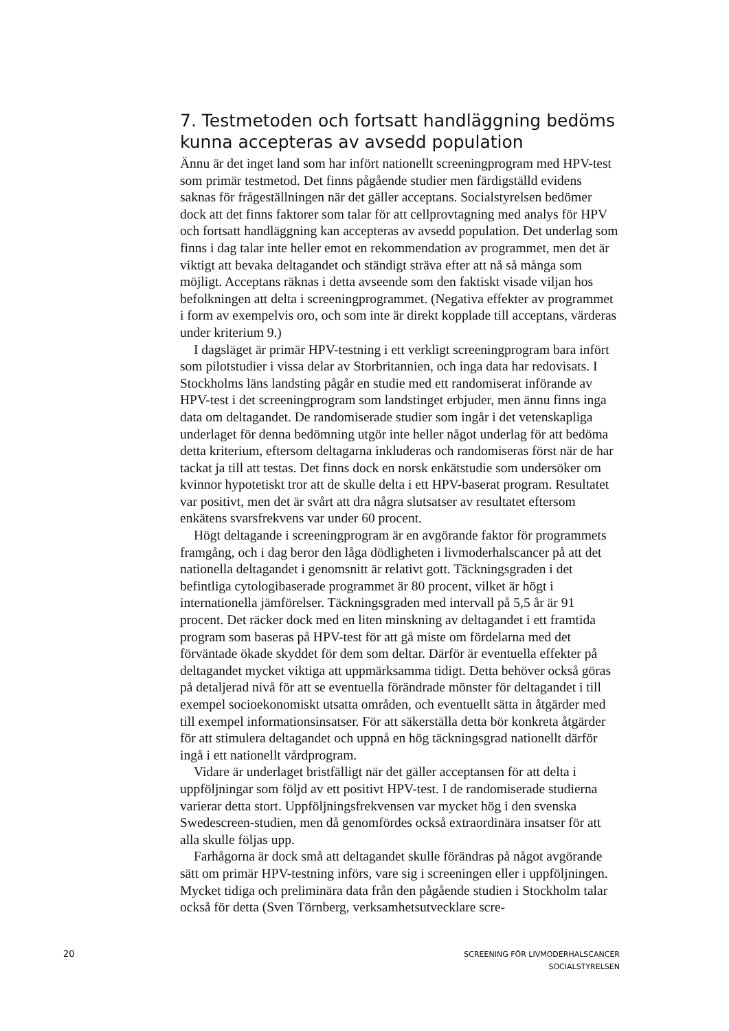7. Testmetoden och fortsatt handläggning bedöms kunna accepteras av avsedd population
Ännu är det inget land som har infört nationellt screeningprogram med HPV-test som primär testmetod. Det finns pågående studier men färdigställd evidens saknas för frågeställningen när det gäller acceptans. Socialstyrelsen bedömer dock att det finns faktorer som talar för att cellprovtagning med analys för HPV och fortsatt handläggning kan accepteras av avsedd population. Det underlag som finns i dag talar inte heller emot en rekommendation av programmet, men det är viktigt att bevaka deltagandet och ständigt sträva efter att nå så många som möjligt. Acceptans räknas i detta avseende som den faktiskt visade viljan hos befolkningen att delta i screeningprogrammet. (Negativa effekter av programmet i form av exempelvis oro, och som inte är direkt kopplade till acceptans, värderas under kriterium 9.)
I dagsläget är primär HPV-testning i ett verkligt screeningprogram bara infört som pilotstudier i vissa delar av Storbritannien, och inga data har redovisats. I Stockholms läns landsting pågår en studie med ett randomiserat införande av HPV-test i det screeningprogram som landstinget erbjuder, men ännu finns inga data om deltagandet. De randomiserade studier som ingår i det vetenskapliga underlaget för denna bedömning utgör inte heller något underlag för att bedöma detta kriterium, eftersom deltagarna inkluderas och randomiseras först när de har tackat ja till att testas. Det finns dock en norsk enkätstudie som undersöker om kvinnor hypotetiskt tror att de skulle delta i ett HPV-baserat program. Resultatet var positivt, men det är svårt att dra några slutsatser av resultatet eftersom enkätens svarsfrekvens var under 60 procent.
Högt deltagande i screeningprogram är en avgörande faktor för programmets framgång, och i dag beror den låga dödligheten i livmoderhalscancer på att det nationella deltagandet i genomsnitt är relativt gott. Täckningsgraden i det befintliga cytologibaserade programmet är 80 procent, vilket är högt i internationella jämförelser. Täckningsgraden med intervall på 5,5 år är 91 procent. Det räcker dock med en liten minskning av deltagandet i ett framtida program som baseras på HPV-test för att gå miste om fördelarna med det förväntade ökade skyddet för dem som deltar. Därför är eventuella effekter på deltagandet mycket viktiga att uppmärksamma tidigt. Detta behöver också göras på detaljerad nivå för att se eventuella förändrade mönster för deltagandet i till exempel socioekonomiskt utsatta områden, och eventuellt sätta in åtgärder med till exempel informationsinsatser. För att säkerställa detta bör konkreta åtgärder för att stimulera deltagandet och uppnå en hög täckningsgrad nationellt därför ingå i ett nationellt vårdprogram.
Vidare är underlaget bristfälligt när det gäller acceptansen för att delta i uppföljningar som följd av ett positivt HPV-test. I de randomiserade studierna varierar detta stort. Uppföljningsfrekvensen var mycket hög i den svenska Swedescreen-studien, men då genomfördes också extraordinära insatser för att alla skulle följas upp.
Farhågorna är dock små att deltagandet skulle förändras på något avgörande sätt om primär HPV-testning införs, vare sig i screeningen eller i uppföljningen. Mycket tidiga och preliminära data från den pågående studien i Stockholm talar också för detta (Sven Törnberg, verksamhetsutvecklare scre-
20
SCREENING FÖR LIVMODERHALSCANCER
SOCIALSTYRELSEN